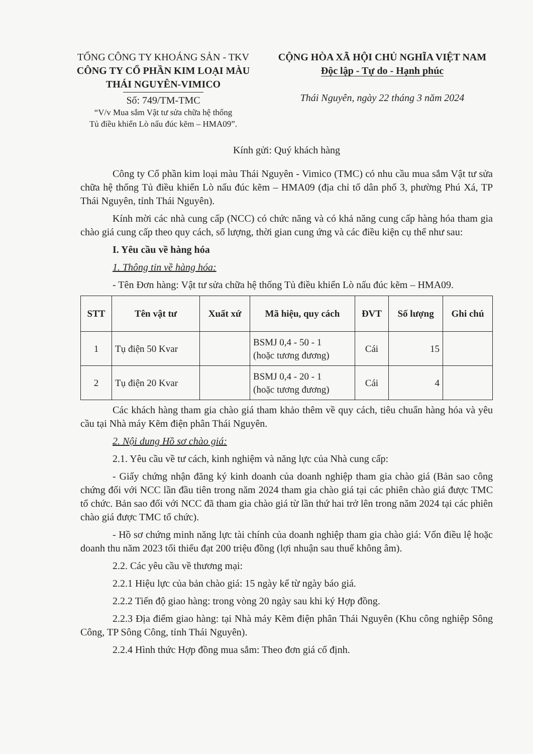TỔNG CÔNG TY KHOÁNG SẢN - TKV
CÔNG TY CỔ PHẦN KIM LOẠI MÀU
THÁI NGUYÊN-VIMICO
Số: 749/TM-TMC
“V/v Mua sắm Vật tư sửa chữa hệ thống
Tủ điều khiển Lò nấu đúc kẽm – HMA09”.
CỘNG HÒA XÃ HỘI CHỦ NGHĨA VIỆT NAM
Độc lập - Tự do - Hạnh phúc
Thái Nguyên, ngày 22 tháng 3 năm 2024
Kính gửi: Quý khách hàng
Công ty Cổ phần kim loại màu Thái Nguyên - Vimico (TMC) có nhu cầu mua sắm Vật tư sửa chữa hệ thống Tủ điều khiển Lò nấu đúc kẽm – HMA09 (địa chỉ tổ dân phố 3, phường Phú Xá, TP Thái Nguyên, tỉnh Thái Nguyên).
Kính mời các nhà cung cấp (NCC) có chức năng và có khả năng cung cấp hàng hóa tham gia chào giá cung cấp theo quy cách, số lượng, thời gian cung ứng và các điều kiện cụ thể như sau:
I. Yêu cầu về hàng hóa
1. Thông tin về hàng hóa:
- Tên Đơn hàng: Vật tư sửa chữa hệ thống Tủ điều khiển Lò nấu đúc kẽm – HMA09.
| STT | Tên vật tư | Xuất xứ | Mã hiệu, quy cách | ĐVT | Số lượng | Ghi chú |
| --- | --- | --- | --- | --- | --- | --- |
| 1 | Tụ điện 50 Kvar | | BSMJ 0,4 - 50 - 1 (hoặc tương đương) | Cái | 15 | |
| 2 | Tụ điện 20 Kvar | | BSMJ 0,4 - 20 - 1 (hoặc tương đương) | Cái | 4 | |
Các khách hàng tham gia chào giá tham khảo thêm về quy cách, tiêu chuẩn hàng hóa và yêu cầu tại Nhà máy Kẽm điện phân Thái Nguyên.
2. Nội dung Hồ sơ chào giá:
2.1. Yêu cầu về tư cách, kinh nghiệm và năng lực của Nhà cung cấp:
- Giấy chứng nhận đăng ký kinh doanh của doanh nghiệp tham gia chào giá (Bản sao công chứng đối với NCC lần đầu tiên trong năm 2024 tham gia chào giá tại các phiên chào giá được TMC tổ chức. Bản sao đối với NCC đã tham gia chào giá từ lần thứ hai trở lên trong năm 2024 tại các phiên chào giá được TMC tổ chức).
- Hồ sơ chứng minh năng lực tài chính của doanh nghiệp tham gia chào giá: Vốn điều lệ hoặc doanh thu năm 2023 tối thiểu đạt 200 triệu đồng (lợi nhuận sau thuế không âm).
2.2. Các yêu cầu về thương mại:
2.2.1 Hiệu lực của bản chào giá: 15 ngày kể từ ngày báo giá.
2.2.2 Tiến độ giao hàng: trong vòng 20 ngày sau khi ký Hợp đồng.
2.2.3 Địa điểm giao hàng: tại Nhà máy Kẽm điện phân Thái Nguyên (Khu công nghiệp Sông Công, TP Sông Công, tỉnh Thái Nguyên).
2.2.4 Hình thức Hợp đồng mua sắm: Theo đơn giá cố định.